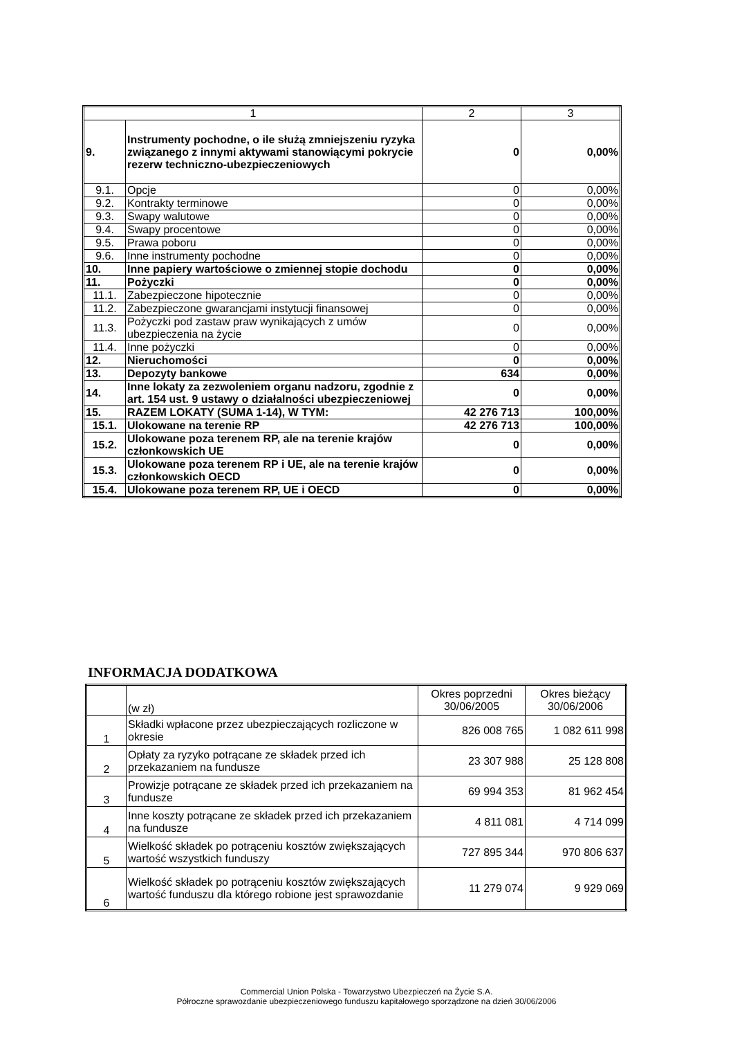| 1 | | 2 | 3 |
| --- | --- | --- | --- |
| 9. | Instrumenty pochodne, o ile służą zmniejszeniu ryzyka związanego z innymi aktywami stanowiącymi pokrycie rezerw techniczno-ubezpieczeniowych | 0 | 0,00% |
| 9.1. | Opcje | 0 | 0,00% |
| 9.2. | Kontrakty terminowe | 0 | 0,00% |
| 9.3. | Swapy walutowe | 0 | 0,00% |
| 9.4. | Swapy procentowe | 0 | 0,00% |
| 9.5. | Prawa poboru | 0 | 0,00% |
| 9.6. | Inne instrumenty pochodne | 0 | 0,00% |
| 10. | Inne papiery wartościowe o zmiennej stopie dochodu | 0 | 0,00% |
| 11. | Pożyczki | 0 | 0,00% |
| 11.1. | Zabezpieczone hipotecznie | 0 | 0,00% |
| 11.2. | Zabezpieczone gwarancjami instytucji finansowej | 0 | 0,00% |
| 11.3. | Pożyczki pod zastaw praw wynikających z umów ubezpieczenia na życie | 0 | 0,00% |
| 11.4. | Inne pożyczki | 0 | 0,00% |
| 12. | Nieruchomości | 0 | 0,00% |
| 13. | Depozyty bankowe | 634 | 0,00% |
| 14. | Inne lokaty za zezwoleniem organu nadzoru, zgodnie z art. 154 ust. 9 ustawy o działalności ubezpieczeniowej | 0 | 0,00% |
| 15. | RAZEM LOKATY (SUMA 1-14), W TYM: | 42 276 713 | 100,00% |
| 15.1. | Ulokowane na terenie RP | 42 276 713 | 100,00% |
| 15.2. | Ulokowane poza terenem RP, ale na terenie krajów członkowskich UE | 0 | 0,00% |
| 15.3. | Ulokowane poza terenem RP i UE, ale na terenie krajów członkowskich OECD | 0 | 0,00% |
| 15.4. | Ulokowane poza terenem RP, UE i OECD | 0 | 0,00% |
INFORMACJA DODATKOWA
| | (w zł) | Okres poprzedni 30/06/2005 | Okres bieżący 30/06/2006 |
| 1 | Składki wpłacone przez ubezpieczających rozliczone w okresie | 826 008 765 | 1 082 611 998 |
| 2 | Opłaty za ryzyko potrącane ze składek przed ich przekazaniem na fundusze | 23 307 988 | 25 128 808 |
| 3 | Prowizje potrącane ze składek przed ich przekazaniem na fundusze | 69 994 353 | 81 962 454 |
| 4 | Inne koszty potrącane ze składek przed ich przekazaniem na fundusze | 4 811 081 | 4 714 099 |
| 5 | Wielkość składek po potrąceniu kosztów zwiększających wartość wszystkich funduszy | 727 895 344 | 970 806 637 |
| 6 | Wielkość składek po potrąceniu kosztów zwiększających wartość funduszu dla którego robione jest sprawozdanie | 11 279 074 | 9 929 069 |
Commercial Union Polska - Towarzystwo Ubezpieczeń na Życie S.A.
Półroczne sprawozdanie ubezpieczeniowego funduszu kapitałowego sporządzone na dzień 30/06/2006